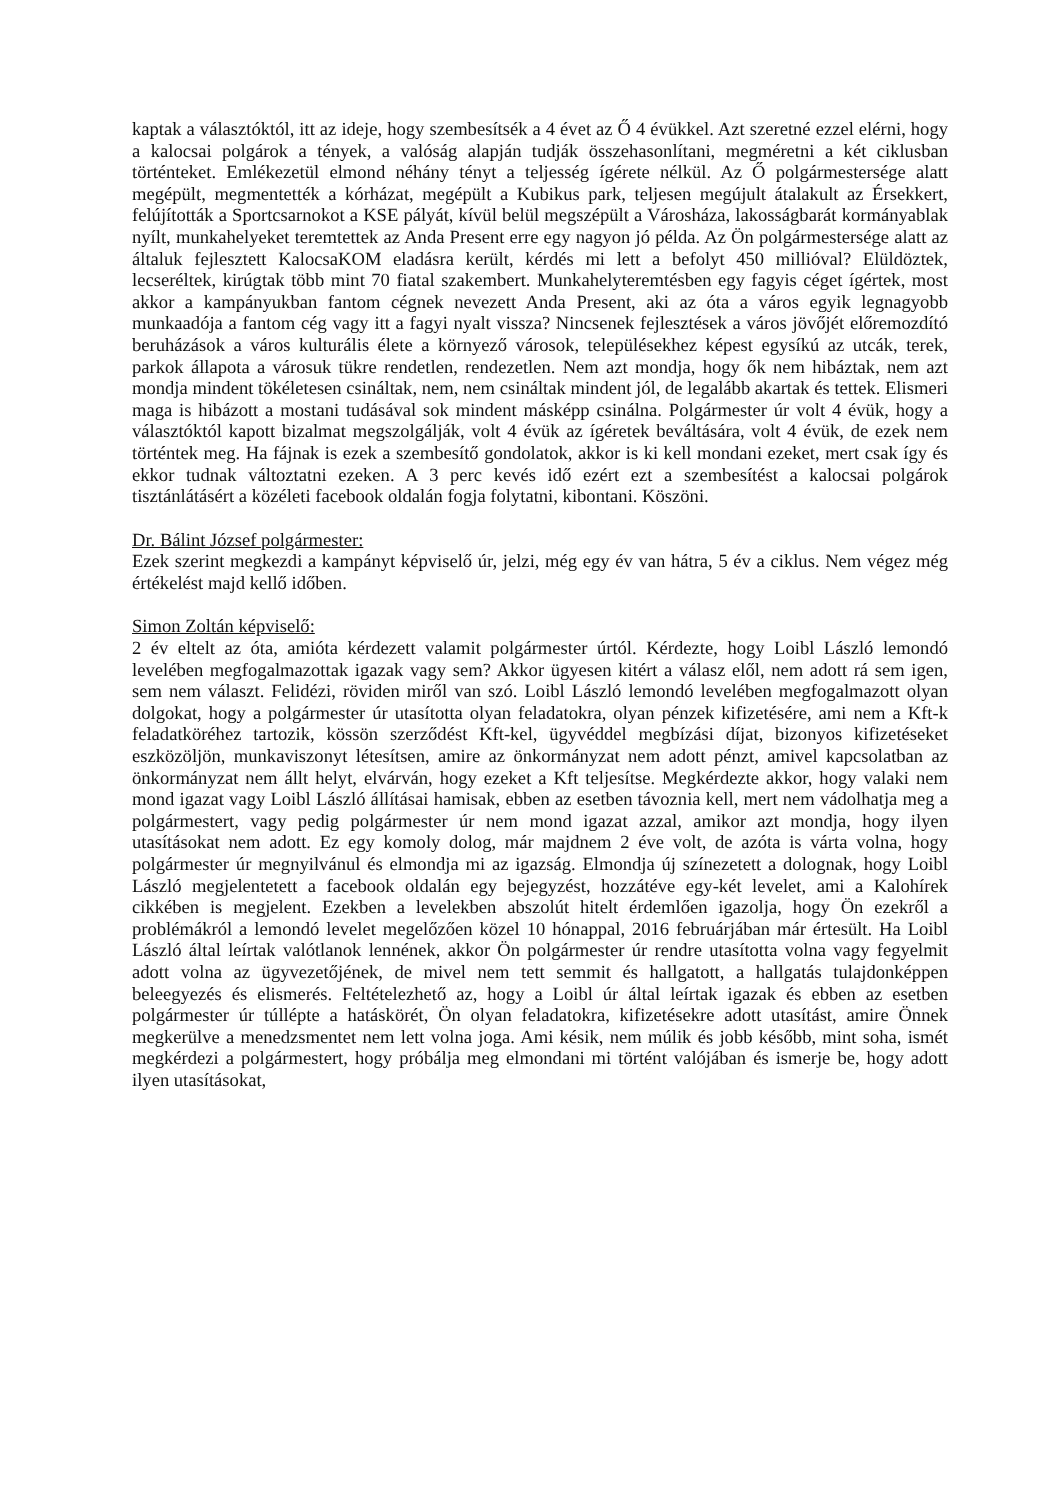kaptak a választóktól, itt az ideje, hogy szembesítsék a 4 évet az Ő 4 évükkel. Azt szeretné ezzel elérni, hogy a kalocsai polgárok a tények, a valóság alapján tudják összehasonlítani, megméretni a két ciklusban történteket. Emlékezetül elmond néhány tényt a teljesség ígérete nélkül. Az Ő polgármestersége alatt megépült, megmentették a kórházat, megépült a Kubikus park, teljesen megújult átalakult az Érsekkert, felújították a Sportcsarnokot a KSE pályát, kívül belül megszépült a Városháza, lakosságbarát kormányablak nyílt, munkahelyeket teremtettek az Anda Present erre egy nagyon jó példa. Az Ön polgármestersége alatt az általuk fejlesztett KalocsaKOM eladásra került, kérdés mi lett a befolyt 450 millióval? Elüldöztek, lecseréltek, kirúgtak több mint 70 fiatal szakembert. Munkahelyteremtésben egy fagyis céget ígértek, most akkor a kampányukban fantom cégnek nevezett Anda Present, aki az óta a város egyik legnagyobb munkaadója a fantom cég vagy itt a fagyi nyalt vissza? Nincsenek fejlesztések a város jövőjét előremozdító beruházások a város kulturális élete a környező városok, településekhez képest egysíkú az utcák, terek, parkok állapota a városuk tükre rendetlen, rendezetlen. Nem azt mondja, hogy ők nem hibáztak, nem azt mondja mindent tökéletesen csináltak, nem, nem csináltak mindent jól, de legalább akartak és tettek. Elismeri maga is hibázott a mostani tudásával sok mindent másképp csinálna. Polgármester úr volt 4 évük, hogy a választóktól kapott bizalmat megszolgálják, volt 4 évük az ígéretek beváltására, volt 4 évük, de ezek nem történtek meg. Ha fájnak is ezek a szembesítő gondolatok, akkor is ki kell mondani ezeket, mert csak így és ekkor tudnak változtatni ezeken. A 3 perc kevés idő ezért ezt a szembesítést a kalocsai polgárok tisztánlátásért a közéleti facebook oldalán fogja folytatni, kibontani. Köszöni.
Dr. Bálint József polgármester:
Ezek szerint megkezdi a kampányt képviselő úr, jelzi, még egy év van hátra, 5 év a ciklus. Nem végez még értékelést majd kellő időben.
Simon Zoltán képviselő:
2 év eltelt az óta, amióta kérdezett valamit polgármester úrtól. Kérdezte, hogy Loibl László lemondó levelében megfogalmazottak igazak vagy sem? Akkor ügyesen kitért a válasz elől, nem adott rá sem igen, sem nem választ. Felidézi, röviden miről van szó. Loibl László lemondó levelében megfogalmazott olyan dolgokat, hogy a polgármester úr utasította olyan feladatokra, olyan pénzek kifizetésére, ami nem a Kft-k feladatköréhez tartozik, kössön szerződést Kft-kel, ügyvéddel megbízási díjat, bizonyos kifizetéseket eszközöljön, munkaviszonyt létesítsen, amire az önkormányzat nem adott pénzt, amivel kapcsolatban az önkormányzat nem állt helyt, elvárván, hogy ezeket a Kft teljesítse. Megkérdezte akkor, hogy valaki nem mond igazat vagy Loibl László állításai hamisak, ebben az esetben távoznia kell, mert nem vádolhatja meg a polgármestert, vagy pedig polgármester úr nem mond igazat azzal, amikor azt mondja, hogy ilyen utasításokat nem adott. Ez egy komoly dolog, már majdnem 2 éve volt, de azóta is várta volna, hogy polgármester úr megnyilvánul és elmondja mi az igazság. Elmondja új színezetett a dolognak, hogy Loibl László megjelentetett a facebook oldalán egy bejegyzést, hozzátéve egy-két levelet, ami a Kalohírek cikkében is megjelent. Ezekben a levelekben abszolút hitelt érdemlően igazolja, hogy Ön ezekről a problémákról a lemondó levelet megelőzően közel 10 hónappal, 2016 februárjában már értesült. Ha Loibl László által leírtak valótlanok lennének, akkor Ön polgármester úr rendre utasította volna vagy fegyelmit adott volna az ügyvezetőjének, de mivel nem tett semmit és hallgatott, a hallgatás tulajdonképpen beleegyezés és elismerés. Feltételezhető az, hogy a Loibl úr által leírtak igazak és ebben az esetben polgármester úr túllépte a hatáskörét, Ön olyan feladatokra, kifizetésekre adott utasítást, amire Önnek megkerülve a menedzsmentet nem lett volna joga. Ami késik, nem múlik és jobb később, mint soha, ismét megkérdezi a polgármestert, hogy próbálja meg elmondani mi történt valójában és ismerje be, hogy adott ilyen utasításokat,